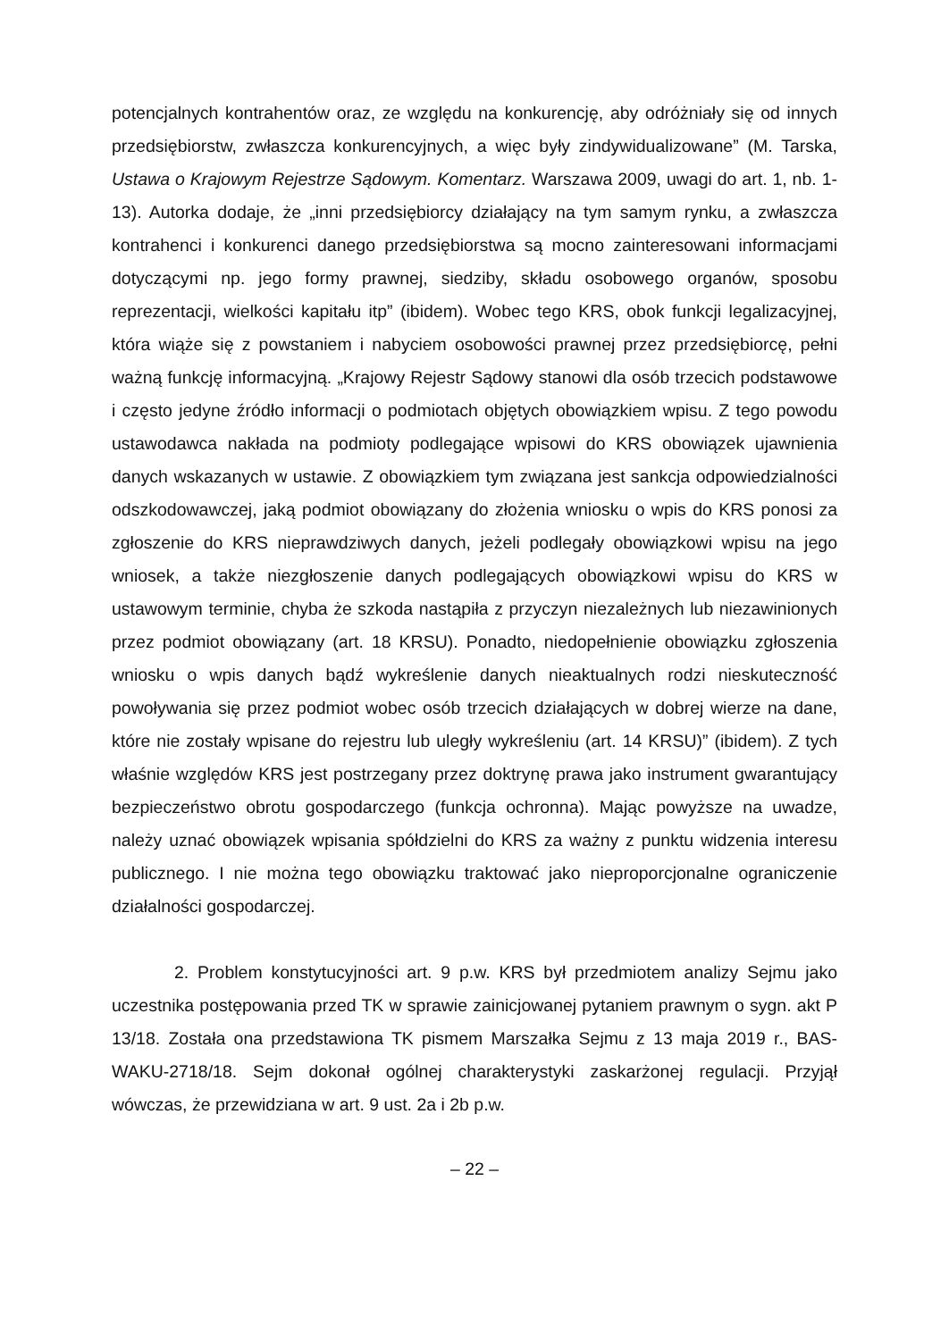potencjalnych kontrahentów oraz, ze względu na konkurencję, aby odróżniały się od innych przedsiębiorstw, zwłaszcza konkurencyjnych, a więc były zindywidualizowane” (M. Tarska, Ustawa o Krajowym Rejestrze Sądowym. Komentarz. Warszawa 2009, uwagi do art. 1, nb. 1-13). Autorka dodaje, że „inni przedsiębiorcy działający na tym samym rynku, a zwłaszcza kontrahenci i konkurenci danego przedsiębiorstwa są mocno zainteresowani informacjami dotyczącymi np. jego formy prawnej, siedziby, składu osobowego organów, sposobu reprezentacji, wielkości kapitału itp” (ibidem). Wobec tego KRS, obok funkcji legalizacyjnej, która wiąże się z powstaniem i nabyciem osobowości prawnej przez przedsiębiorcę, pełni ważną funkcję informacyjną. „Krajowy Rejestr Sądowy stanowi dla osób trzecich podstawowe i często jedyne źródło informacji o podmiotach objętych obowiązkiem wpisu. Z tego powodu ustawodawca nakłada na podmioty podlegające wpisowi do KRS obowiązek ujawnienia danych wskazanych w ustawie. Z obowiązkiem tym związana jest sankcja odpowiedzialności odszkodowawczej, jaką podmiot obowiązany do złożenia wniosku o wpis do KRS ponosi za zgłoszenie do KRS nieprawdziwych danych, jeżeli podlegały obowiązkowi wpisu na jego wniosek, a także niezgłoszenie danych podlegających obowiązkowi wpisu do KRS w ustawowym terminie, chyba że szkoda nastąpiła z przyczyn niezależnych lub niezawinionych przez podmiot obowiązany (art. 18 KRSU). Ponadto, niedopełnienie obowiązku zgłoszenia wniosku o wpis danych bądź wykreślenie danych nieaktualnych rodzi nieskuteczność powoływania się przez podmiot wobec osób trzecich działających w dobrej wierze na dane, które nie zostały wpisane do rejestru lub uległy wykreśleniu (art. 14 KRSU)” (ibidem). Z tych właśnie względów KRS jest postrzegany przez doktrynę prawa jako instrument gwarantujący bezpieczeństwo obrotu gospodarczego (funkcja ochronna). Mając powyższe na uwadze, należy uznać obowiązek wpisania spółdzielni do KRS za ważny z punktu widzenia interesu publicznego. I nie można tego obowiązku traktować jako nieproporcjonalne ograniczenie działalności gospodarczej.
2. Problem konstytucyjności art. 9 p.w. KRS był przedmiotem analizy Sejmu jako uczestnika postępowania przed TK w sprawie zainicjowanej pytaniem prawnym o sygn. akt P 13/18. Została ona przedstawiona TK pismem Marszałka Sejmu z 13 maja 2019 r., BAS-WAKU-2718/18. Sejm dokonał ogólnej charakterystyki zaskarżonej regulacji. Przyjął wówczas, że przewidziana w art. 9 ust. 2a i 2b p.w.
– 22 –